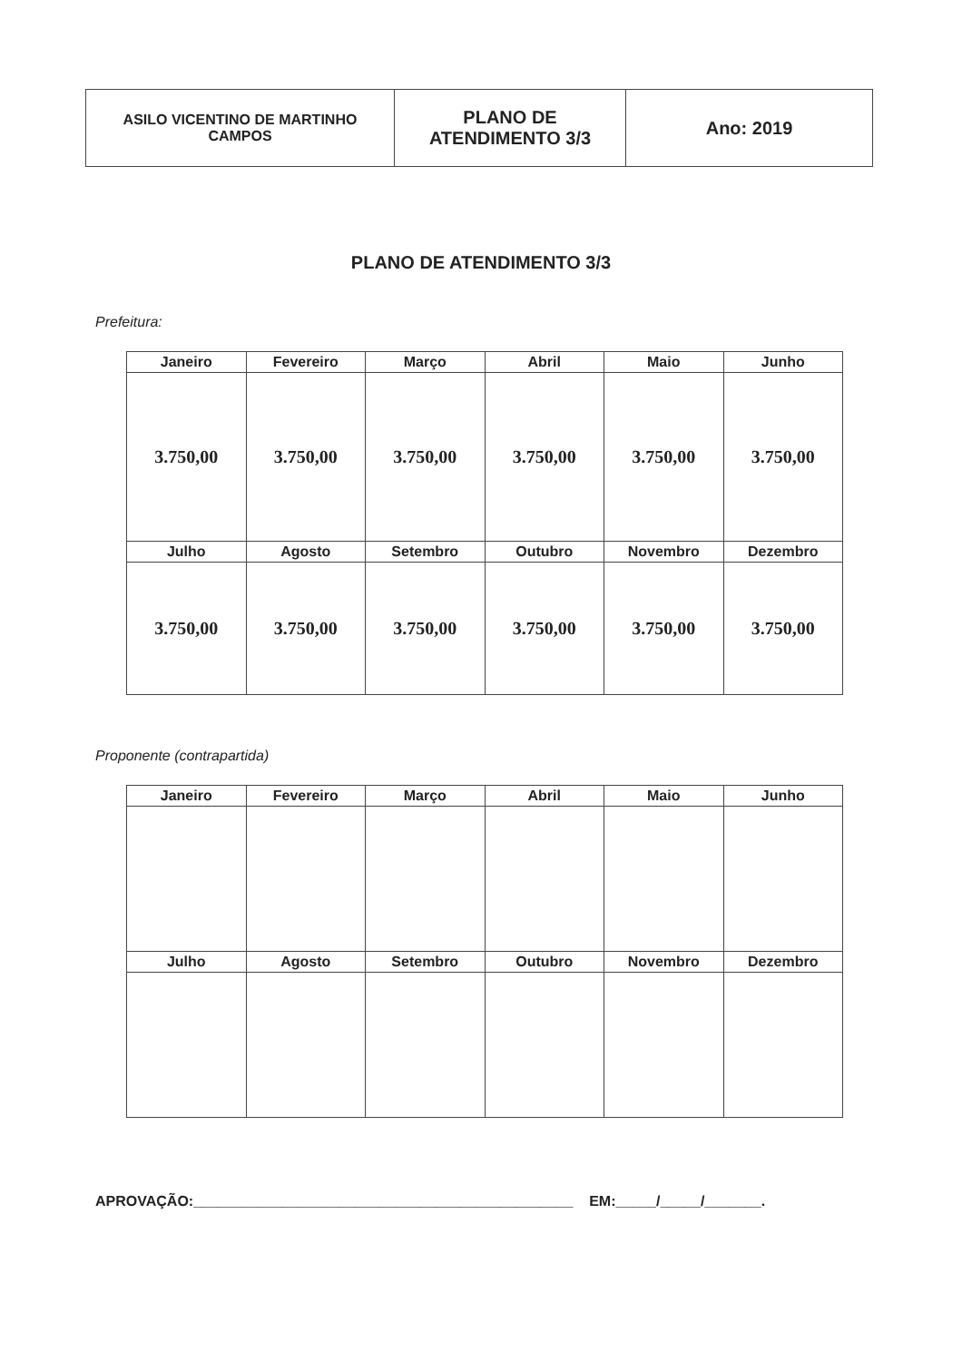| ASILO VICENTINO DE MARTINHO CAMPOS | PLANO DE ATENDIMENTO 3/3 | Ano: 2019 |
PLANO DE ATENDIMENTO 3/3
Prefeitura:
| Janeiro | Fevereiro | Março | Abril | Maio | Junho |
| --- | --- | --- | --- | --- | --- |
| 3.750,00 | 3.750,00 | 3.750,00 | 3.750,00 | 3.750,00 | 3.750,00 |
| Julho | Agosto | Setembro | Outubro | Novembro | Dezembro |
| 3.750,00 | 3.750,00 | 3.750,00 | 3.750,00 | 3.750,00 | 3.750,00 |
Proponente (contrapartida)
| Janeiro | Fevereiro | Março | Abril | Maio | Junho |
| --- | --- | --- | --- | --- | --- |
| Julho | Agosto | Setembro | Outubro | Novembro | Dezembro |
APROVAÇÃO:_______________________________________________ EM:_____/_____/_______.